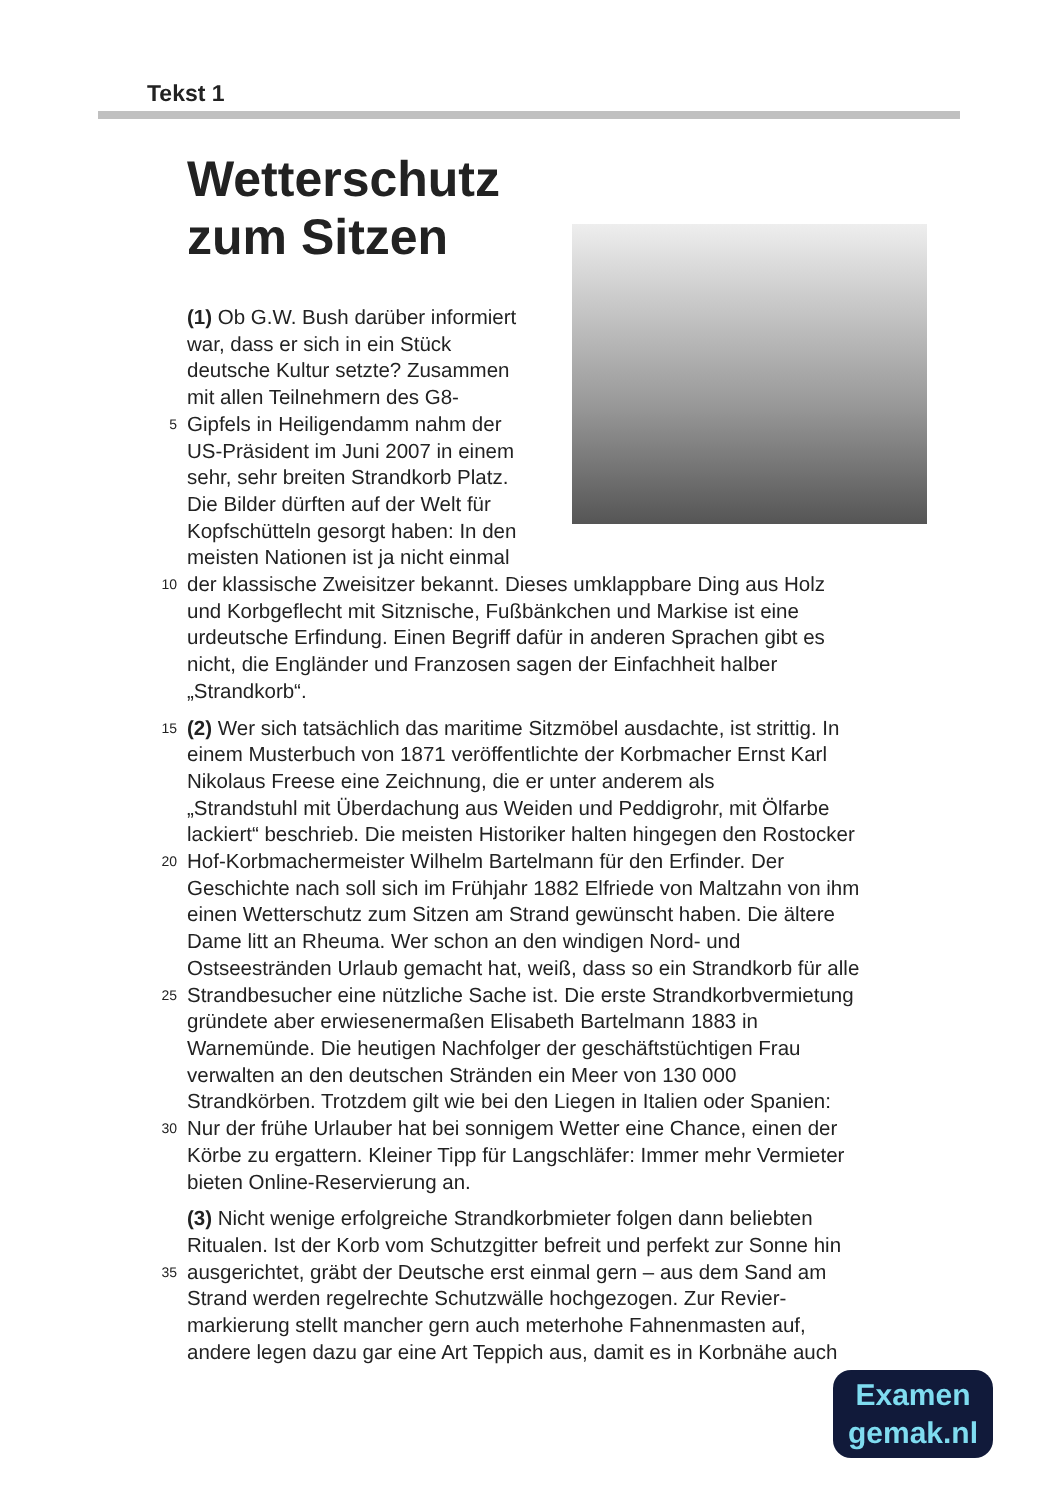Tekst 1
Wetterschutz
zum Sitzen
(1) Ob G.W. Bush darüber informiert
war, dass er sich in ein Stück
deutsche Kultur setzte? Zusammen
mit allen Teilnehmern des G8-
5 Gipfels in Heiligendamm nahm der
US-Präsident im Juni 2007 in einem
sehr, sehr breiten Strandkorb Platz.
Die Bilder dürften auf der Welt für
Kopfschütteln gesorgt haben: In den meisten Nationen ist ja nicht einmal
10 der klassische Zweisitzer bekannt. Dieses umklappbare Ding aus Holz
und Korbgeflecht mit Sitznische, Fußbänkchen und Markise ist eine
urdeutsche Erfindung. Einen Begriff dafür in anderen Sprachen gibt es
nicht, die Engländer und Franzosen sagen der Einfachheit halber
„Strandkorb“.
15 (2) Wer sich tatsächlich das maritime Sitzmöbel ausdachte, ist strittig. In
einem Musterbuch von 1871 veröffentlichte der Korbmacher Ernst Karl
Nikolaus Freese eine Zeichnung, die er unter anderem als
„Strandstuhl mit Überdachung aus Weiden und Peddigrohr, mit Ölfarbe
lackiert“ beschrieb. Die meisten Historiker halten hingegen den Rostocker
20 Hof-Korbmachermeister Wilhelm Bartelmann für den Erfinder. Der
Geschichte nach soll sich im Frühjahr 1882 Elfriede von Maltzahn von ihm
einen Wetterschutz zum Sitzen am Strand gewünscht haben. Die ältere
Dame litt an Rheuma. Wer schon an den windigen Nord- und
Ostseestränden Urlaub gemacht hat, weiß, dass so ein Strandkorb für alle
25 Strandbesucher eine nützliche Sache ist. Die erste Strandkorbvermietung
gründete aber erwiesenermaßen Elisabeth Bartelmann 1883 in
Warnemünde. Die heutigen Nachfolger der geschäftstüchtigen Frau
verwalten an den deutschen Stränden ein Meer von 130 000
Strandkörben. Trotzdem gilt wie bei den Liegen in Italien oder Spanien:
30 Nur der frühe Urlauber hat bei sonnigem Wetter eine Chance, einen der
Körbe zu ergattern. Kleiner Tipp für Langschläfer: Immer mehr Vermieter
bieten Online-Reservierung an.
(3) Nicht wenige erfolgreiche Strandkorbmieter folgen dann beliebten
Ritualen. Ist der Korb vom Schutzgitter befreit und perfekt zur Sonne hin
35 ausgerichtet, gräbt der Deutsche erst einmal gern – aus dem Sand am
Strand werden regelrechte Schutzwälle hochgezogen. Zur Revier-
markierung stellt mancher gern auch meterhohe Fahnenmasten auf,
andere legen dazu gar eine Art Teppich aus, damit es in Korbnähe auch
Examen
gemak.nl